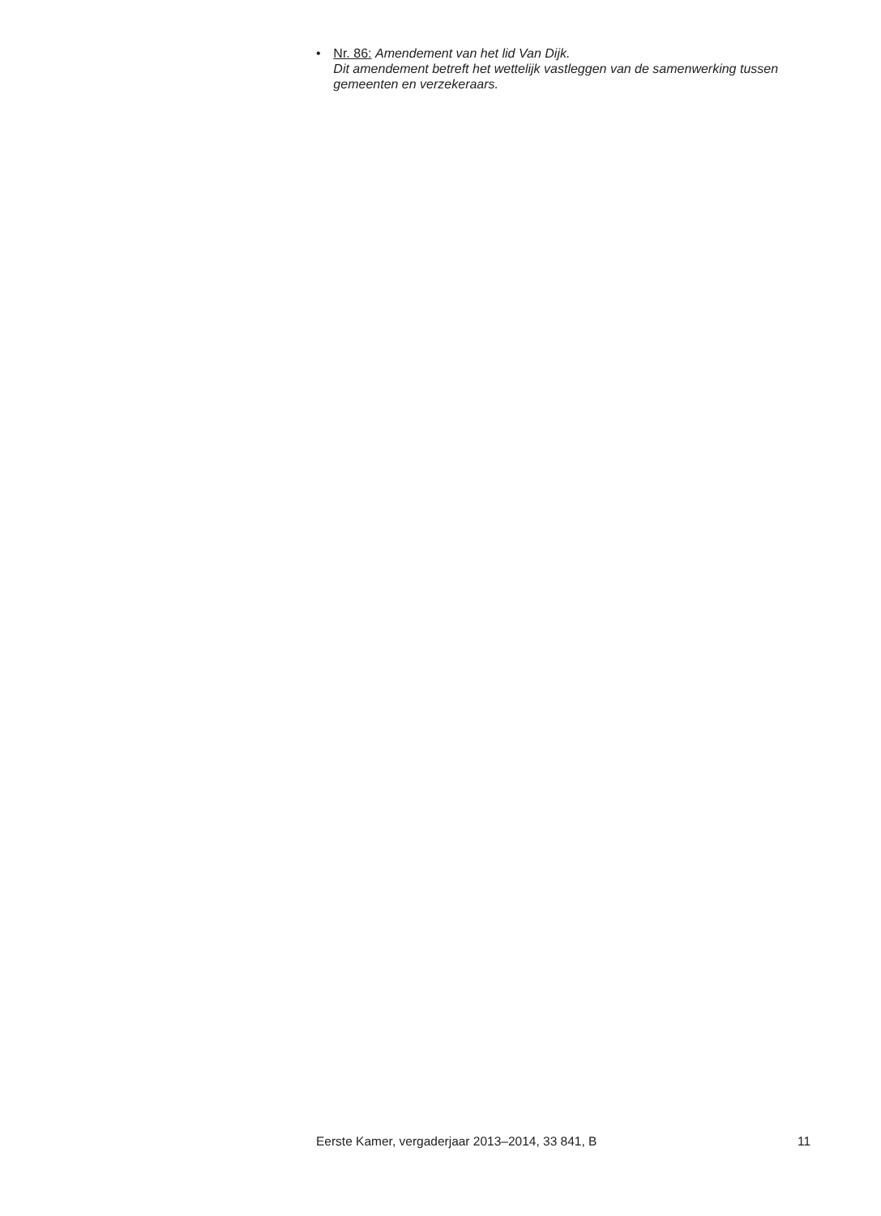• Nr. 86: Amendement van het lid Van Dijk.
Dit amendement betreft het wettelijk vastleggen van de samenwerking tussen gemeenten en verzekeraars.
Eerste Kamer, vergaderjaar 2013–2014, 33 841, B 11